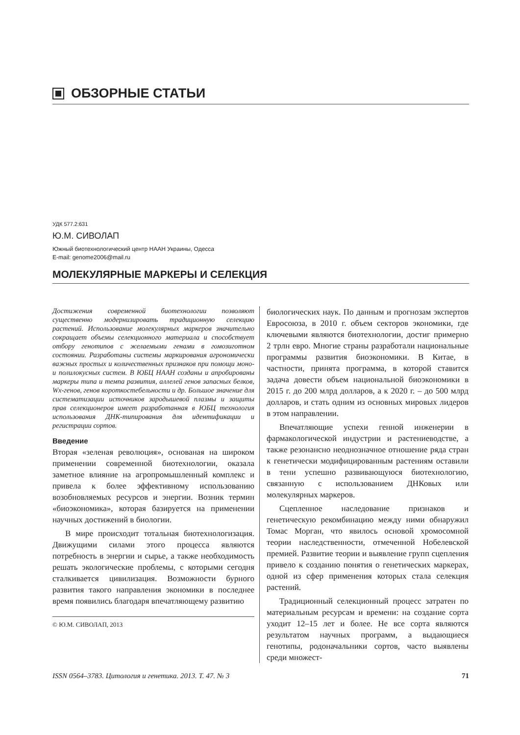ОБЗОРНЫЕ СТАТЬИ
УДК 577.2:631
Ю.М. СИВОЛАП
Южный биотехнологический центр НААН Украины, Одесса
E-mail: genome2006@mail.ru
МОЛЕКУЛЯРНЫЕ МАРКЕРЫ И СЕЛЕКЦИЯ
Достижения современной биотехнологии позволяют существенно модернизировать традиционную селекцию растений. Использование молекулярных маркеров значительно сокращает объемы селекционного материала и способствует отбору генотипов с желаемыми генами в гомозиготном состоянии. Разработаны системы маркирования агрономически важных простых и количественных признаков при помощи моно- и полилокусных систем. В ЮБЦ НААН созданы и апробированы маркеры типа и темпа развития, аллелей генов запасных белков, Wx-генов, генов короткостебельности и др. Большое значение для систематизации источников зародышевой плазмы и защиты прав селекционеров имеет разработанная в ЮБЦ технология использования ДНК-типирования для идентификации и регистрации сортов.
Введение
Вторая «зеленая революция», основаная на широком применении современной биотехнологии, оказала заметное влияние на агропромышленный комплекс и привела к более эффективному использованию возобновляемых ресурсов и энергии. Возник термин «биоэкономика», которая базируется на применении научных достижений в биологии.
В мире происходит тотальная биотехнологизация. Движущими силами этого процесса являются потребность в энергии и сырье, а также необходимость решать экологические проблемы, с которыми сегодня сталкивается цивилизация. Возможности бурного развития такого направления экономики в последнее время появились благодаря впечатляющему развитию
© Ю.М. СИВОЛАП, 2013
биологических наук. По данным и прогнозам экспертов Евросоюза, в 2010 г. объем секторов экономики, где ключевыми являются биотехнологии, достиг примерно 2 трлн евро. Многие страны разработали национальные программы развития биоэкономики. В Китае, в частности, принята программа, в которой ставится задача довести объем национальной биоэкономики в 2015 г. до 200 млрд долларов, а к 2020 г. – до 500 млрд долларов, и стать одним из основных мировых лидеров в этом направлении.
Впечатляющие успехи генной инженерии в фармакологической индустрии и растениеводстве, а также резонансно неоднозначное отношение ряда стран к генетически модифицированным растениям оставили в тени успешно развивающуюся биотехнологию, связанную с использованием ДНКовых или молекулярных маркеров.
Сцепленное наследование признаков и генетическую рекомбинацию между ними обнаружил Томас Морган, что явилось основой хромосомной теории наследственности, отмеченной Нобелевской премией. Развитие теории и выявление групп сцепления привело к созданию понятия о генетических маркерах, одной из сфер применения которых стала селекция растений.
Традиционный селекционный процесс затратен по материальным ресурсам и времени: на создание сорта уходит 12–15 лет и более. Не все сорта являются результатом научных программ, а выдающиеся генотипы, родоначальники сортов, часто выявлены среди множест-
ISSN 0564–3783. Цитология и генетика. 2013. Т. 47. № 3 71